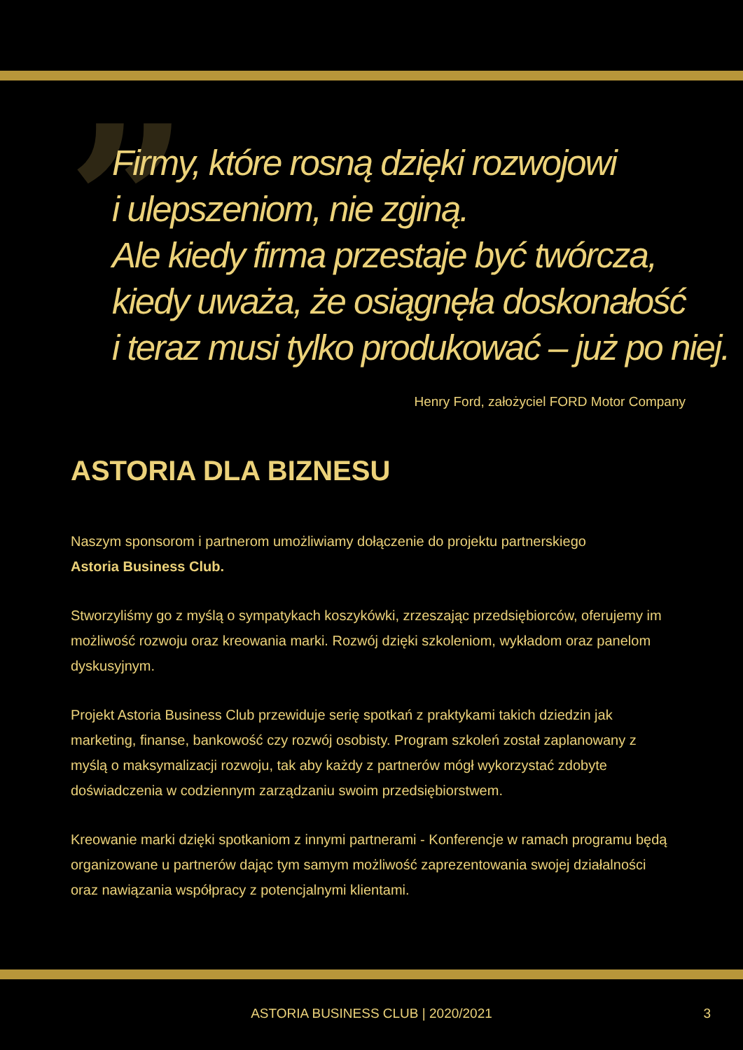”
Firmy, które rosną dzięki rozwojowi
i ulepszeniom, nie zginą.
Ale kiedy firma przestaje być twórcza,
kiedy uważa, że osiągnęła doskonałość
i teraz musi tylko produkować – już po niej.
Henry Ford, założyciel FORD Motor Company
ASTORIA DLA BIZNESU
Naszym sponsorom i partnerom umożliwiamy dołączenie do projektu partnerskiego
Astoria Business Club.
Stworzyliśmy go z myślą o sympatykach koszykówki, zrzeszając przedsiębiorców, oferujemy im możliwość rozwoju oraz kreowania marki. Rozwój dzięki szkoleniom, wykładom oraz panelom dyskusyjnym.
Projekt Astoria Business Club przewiduje serię spotkań z praktykami takich dziedzin jak marketing, finanse, bankowość czy rozwój osobisty. Program szkoleń został zaplanowany z myślą o maksymalizacji rozwoju, tak aby każdy z partnerów mógł wykorzystać zdobyte doświadczenia w codziennym zarządzaniu swoim przedsiębiorstwem.
Kreowanie marki dzięki spotkaniom z innymi partnerami - Konferencje w ramach programu będą organizowane u partnerów dając tym samym możliwość zaprezentowania swojej działalności oraz nawiązania współpracy z potencjalnymi klientami.
ASTORIA BUSINESS CLUB | 2020/2021 3